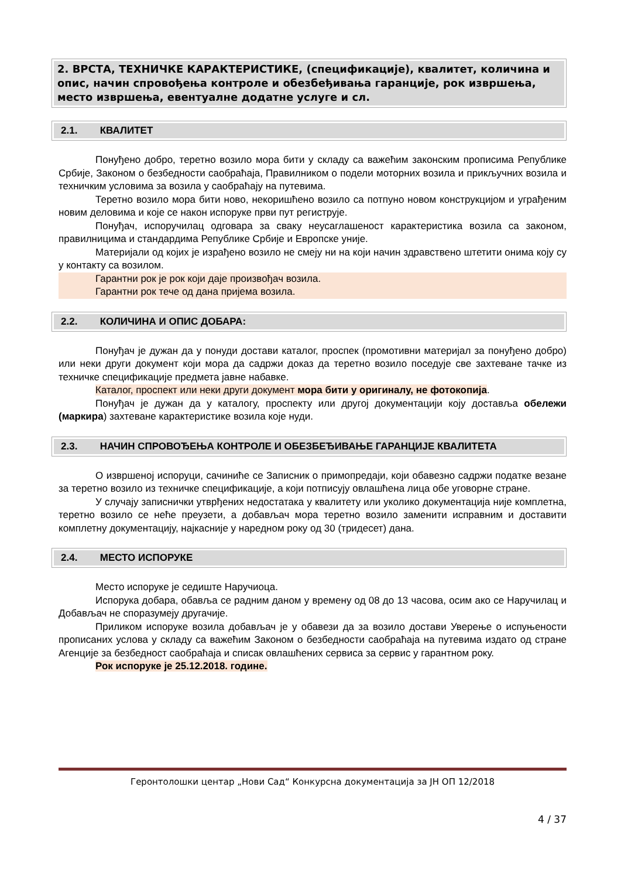2. ВРСТА, ТЕХНИЧКЕ КАРАКТЕРИСТИКЕ, (спецификације), квалитет, количина и опис, начин спровођења контроле и обезбеђивања гаранције, рок извршења, место извршења, евентуалне додатне услуге и сл.
2.1. КВАЛИТЕТ
Понуђено добро, теретно возило мора бити у складу са важећим законским прописима Републике Србије, Законом о безбедности саобраћаја, Правилником о подели моторних возила и прикључних возила и техничким условима за возила у саобраћају на путевима.
Теретно возило мора бити ново, некоришћено возило са потпуно новом конструкцијом и уграђеним новим деловима и које се након испоруке први пут региструје.
Понуђач, испоручилац одговара за сваку неусаглашеност карактеристика возила са законом, правилницима и стандардима Републике Србије и Европске уније.
Материјали од којих је израђено возило не смеју ни на који начин здравствено штетити онима коју су у контакту са возилом.
Гарантни рок је рок који даје произвођач возила.
Гарантни рок тече од дана пријема возила.
2.2. КОЛИЧИНА И ОПИС ДОБАРА:
Понуђач је дужан да у понуди достави каталог, проспек (промотивни материјал за понуђено добро) или неки други документ који мора да садржи доказ да теретно возило поседује све захтеване тачке из техничке спецификације предмета јавне набавке.
Каталог, проспект или неки други документ мора бити у оригиналу, не фотокопија.
Понуђач је дужан да у каталогу, проспекту или другој документацији коју доставља обележи (маркира) захтеване карактеристике возила које нуди.
2.3. НАЧИН СПРОВОЂЕЊА КОНТРОЛЕ И ОБЕЗБЕЂИВАЊЕ ГАРАНЦИЈЕ КВАЛИТЕТА
О извршеној испоруци, сачиниће се Записник о примопредаји, који обавезно садржи податке везане за теретно возило из техничке спецификације, а који потписују овлашћена лица обе уговорне стране.
У случају записнички утврђених недостатака у квалитету или уколико документација није комплетна, теретно возило се неће преузети, а добављач мора теретно возило заменити исправним и доставити комплетну документацију, најкасније у наредном року од 30 (тридесет) дана.
2.4. МЕСТО ИСПОРУКЕ
Место испоруке је седиште Наручиоца.
Испорука добара, обавља се радним даном у времену од 08 до 13 часова, осим ако се Наручилац и Добављач не споразумеју другачије.
Приликом испоруке возила добављач је у обавези да за возило достави Уверење о испуњености прописаних услова у складу са важећим Законом о безбедности саобраћаја на путевима издато од стране Агенције за безбедност саобраћаја и списак овлашћених сервиса за сервис у гарантном року.
Рок испоруке је 25.12.2018. године.
Геронтолошки центар „Нови Сад“ Конкурсна документација за ЈН ОП 12/2018
4 / 37